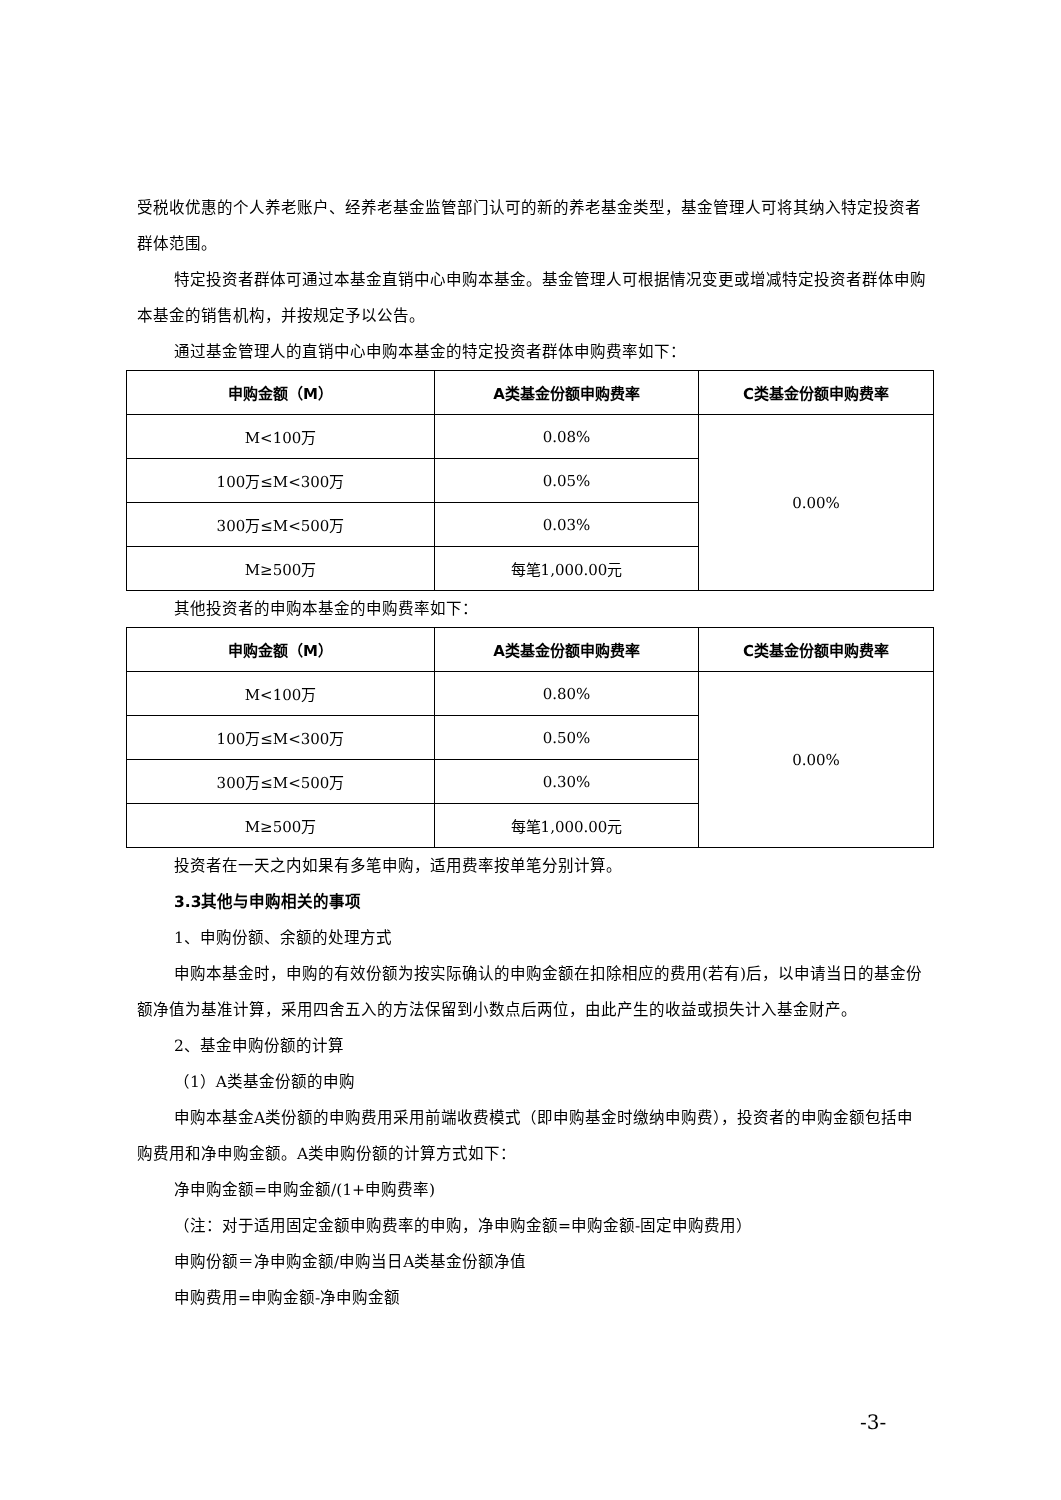受税收优惠的个人养老账户、经养老基金监管部门认可的新的养老基金类型，基金管理人可将其纳入特定投资者群体范围。
特定投资者群体可通过本基金直销中心申购本基金。基金管理人可根据情况变更或增减特定投资者群体申购本基金的销售机构，并按规定予以公告。
通过基金管理人的直销中心申购本基金的特定投资者群体申购费率如下：
| 申购金额（M） | A类基金份额申购费率 | C类基金份额申购费率 |
| --- | --- | --- |
| M<100万 | 0.08% | 0.00% |
| 100万≤M<300万 | 0.05% | |
| 300万≤M<500万 | 0.03% | |
| M≥500万 | 每笔1,000.00元 | |
其他投资者的申购本基金的申购费率如下：
| 申购金额（M） | A类基金份额申购费率 | C类基金份额申购费率 |
| --- | --- | --- |
| M<100万 | 0.80% | 0.00% |
| 100万≤M<300万 | 0.50% | |
| 300万≤M<500万 | 0.30% | |
| M≥500万 | 每笔1,000.00元 | |
投资者在一天之内如果有多笔申购，适用费率按单笔分别计算。
3.3其他与申购相关的事项
1、申购份额、余额的处理方式
申购本基金时，申购的有效份额为按实际确认的申购金额在扣除相应的费用(若有)后，以申请当日的基金份额净值为基准计算，采用四舍五入的方法保留到小数点后两位，由此产生的收益或损失计入基金财产。
2、基金申购份额的计算
（1）A类基金份额的申购
申购本基金A类份额的申购费用采用前端收费模式（即申购基金时缴纳申购费），投资者的申购金额包括申购费用和净申购金额。A类申购份额的计算方式如下：
净申购金额=申购金额/(1+申购费率)
（注：对于适用固定金额申购费率的申购，净申购金额=申购金额-固定申购费用）
申购份额＝净申购金额/申购当日A类基金份额净值
申购费用=申购金额-净申购金额
-3-